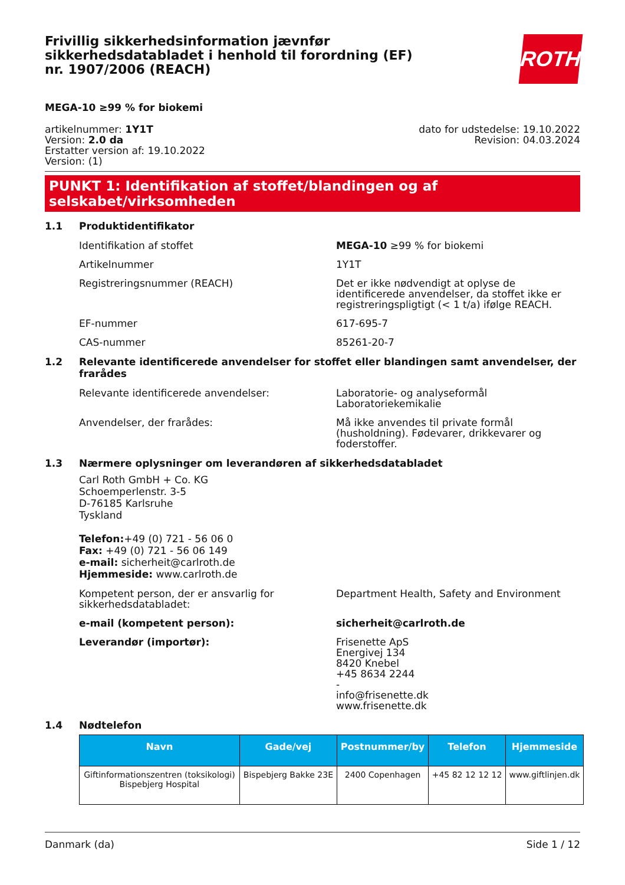Frivillig sikkerhedsinformation jævnfør sikkerhedsdatabladet i henhold til forordning (EF) nr. 1907/2006 (REACH)
ROTH
MEGA-10 ≥99 % for biokemi
artikelnummer: 1Y1T
Version: 2.0 da
Erstatter version af: 19.10.2022
Version: (1)
dato for udstedelse: 19.10.2022
Revision: 04.03.2024
PUNKT 1: Identifikation af stoffet/blandingen og af selskabet/virksomheden
1.1 Produktidentifikator
Identifikation af stoffet MEGA-10 ≥99 % for biokemi
Artikelnummer 1Y1T
Registreringsnummer (REACH) Det er ikke nødvendigt at oplyse de identificerede anvendelser, da stoffet ikke er registreringspligtigt (< 1 t/a) ifølge REACH.
EF-nummer 617-695-7
CAS-nummer 85261-20-7
1.2 Relevante identificerede anvendelser for stoffet eller blandingen samt anvendelser, der frarådes
Relevante identificerede anvendelser: Laboratorie- og analyseformål
Laboratoriekemikalie
Anvendelser, der frarådes: Må ikke anvendes til private formål (husholdning). Fødevarer, drikkevarer og foderstoffer.
1.3 Nærmere oplysninger om leverandøren af sikkerhedsdatabladet
Carl Roth GmbH + Co. KG
Schoemperlenstr. 3-5
D-76185 Karlsruhe
Tyskland
Telefon:+49 (0) 721 - 56 06 0
Fax: +49 (0) 721 - 56 06 149
e-mail: sicherheit@carlroth.de
Hjemmeside: www.carlroth.de
Kompetent person, der er ansvarlig for sikkerhedsdatabladet:
Department Health, Safety and Environment
e-mail (kompetent person): sicherheit@carlroth.de
Leverandør (importør): Frisenette ApS
Energivej 134
8420 Knebel
+45 8634 2244
-
info@frisenette.dk
www.frisenette.dk
1.4 Nødtelefon
| Navn | Gade/vej | Postnummer/by | Telefon | Hjemmeside |
| --- | --- | --- | --- | --- |
| Giftinformationszentren (toksikologi) Bispebjerg Hospital | Bispebjerg Bakke 23E | 2400 Copenhagen | +45 82 12 12 12 | www.giftlinjen.dk |
Danmark (da) Side 1 / 12